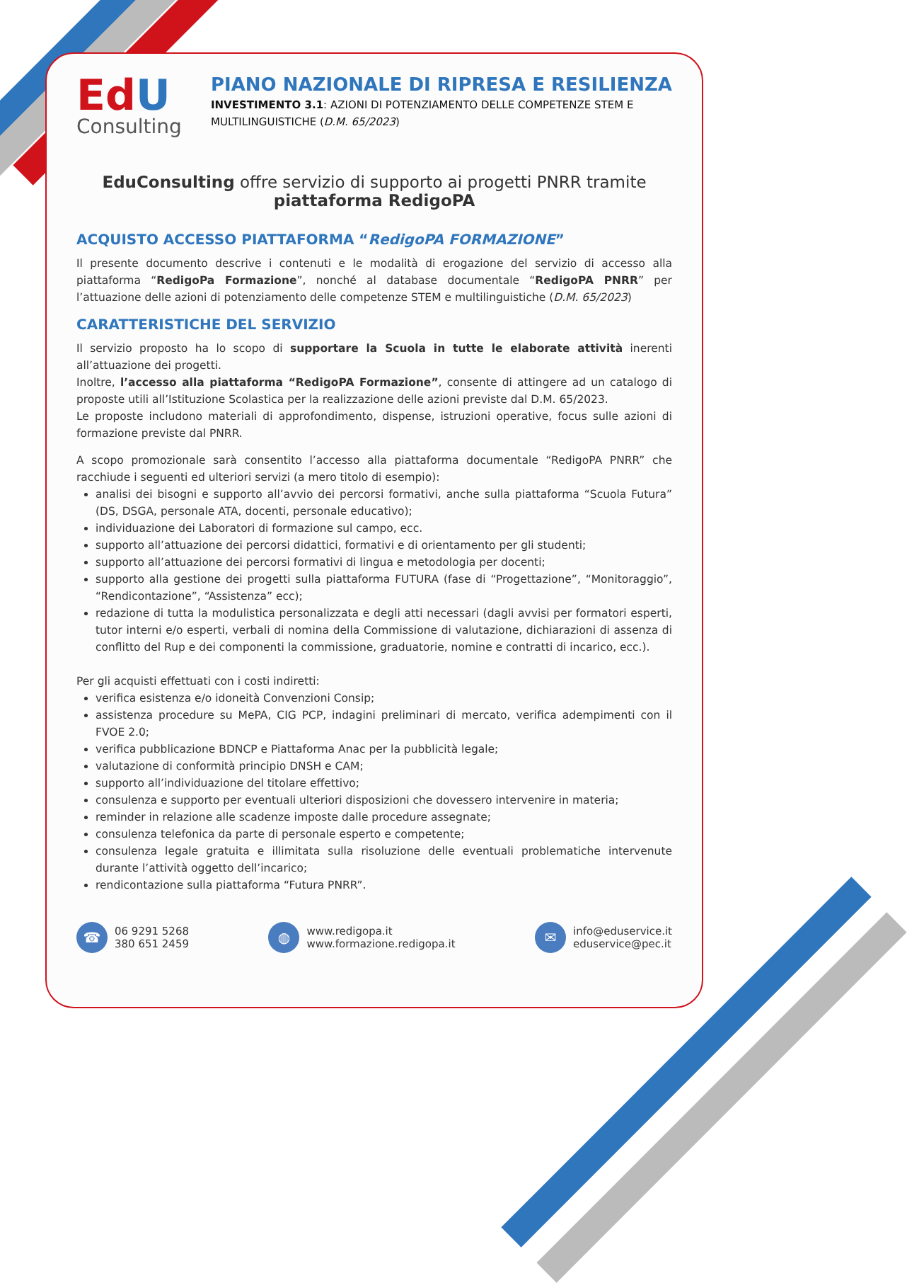EdU
Consulting
PIANO NAZIONALE DI RIPRESA E RESILIENZA
INVESTIMENTO 3.1: AZIONI DI POTENZIAMENTO DELLE COMPETENZE STEM E
MULTILINGUISTICHE (D.M. 65/2023)
EduConsulting offre servizio di supporto ai progetti PNRR tramite
piattaforma RedigoPA
ACQUISTO ACCESSO PIATTAFORMA “RedigoPA FORMAZIONE”
Il presente documento descrive i contenuti e le modalità di erogazione del servizio di accesso alla piattaforma “RedigoPa Formazione”, nonché al database documentale “RedigoPA PNRR” per l’attuazione delle azioni di potenziamento delle competenze STEM e multilinguistiche (D.M. 65/2023)
CARATTERISTICHE DEL SERVIZIO
Il servizio proposto ha lo scopo di supportare la Scuola in tutte le elaborate attività inerenti all’attuazione dei progetti.
Inoltre, l’accesso alla piattaforma “RedigoPA Formazione”, consente di attingere ad un catalogo di proposte utili all’Istituzione Scolastica per la realizzazione delle azioni previste dal D.M. 65/2023.
Le proposte includono materiali di approfondimento, dispense, istruzioni operative, focus sulle azioni di formazione previste dal PNRR.
A scopo promozionale sarà consentito l’accesso alla piattaforma documentale “RedigoPA PNRR” che racchiude i seguenti ed ulteriori servizi (a mero titolo di esempio):
analisi dei bisogni e supporto all’avvio dei percorsi formativi, anche sulla piattaforma “Scuola Futura” (DS, DSGA, personale ATA, docenti, personale educativo);
individuazione dei Laboratori di formazione sul campo, ecc.
supporto all’attuazione dei percorsi didattici, formativi e di orientamento per gli studenti;
supporto all’attuazione dei percorsi formativi di lingua e metodologia per docenti;
supporto alla gestione dei progetti sulla piattaforma FUTURA (fase di “Progettazione”, “Monitoraggio”, “Rendicontazione”, “Assistenza” ecc);
redazione di tutta la modulistica personalizzata e degli atti necessari (dagli avvisi per formatori esperti, tutor interni e/o esperti, verbali di nomina della Commissione di valutazione, dichiarazioni di assenza di conflitto del Rup e dei componenti la commissione, graduatorie, nomine e contratti di incarico, ecc.).
Per gli acquisti effettuati con i costi indiretti:
verifica esistenza e/o idoneità Convenzioni Consip;
assistenza procedure su MePA, CIG PCP, indagini preliminari di mercato, verifica adempimenti con il FVOE 2.0;
verifica pubblicazione BDNCP e Piattaforma Anac per la pubblicità legale;
valutazione di conformità principio DNSH e CAM;
supporto all’individuazione del titolare effettivo;
consulenza e supporto per eventuali ulteriori disposizioni che dovessero intervenire in materia;
reminder in relazione alle scadenze imposte dalle procedure assegnate;
consulenza telefonica da parte di personale esperto e competente;
consulenza legale gratuita e illimitata sulla risoluzione delle eventuali problematiche intervenute durante l’attività oggetto dell’incarico;
rendicontazione sulla piattaforma “Futura PNRR”.
☎ 06 9291 5268
380 651 2459
◍ www.redigopa.it
www.formazione.redigopa.it
✉ info@eduservice.it
eduservice@pec.it